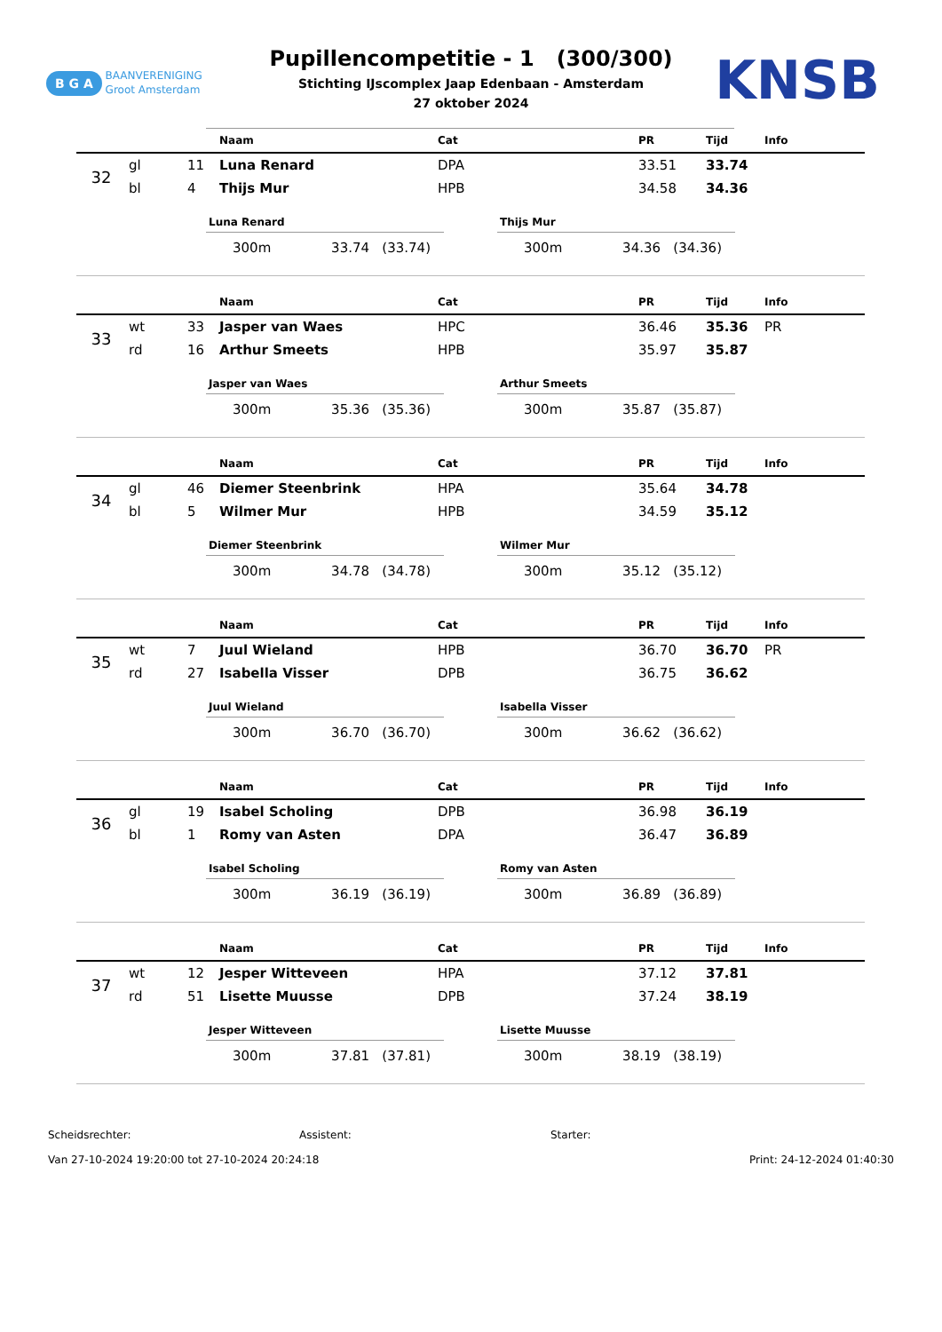B G A BAANVERENIGING
Groot Amsterdam
Pupillencompetitie - 1 (300/300)
Stichting IJscomplex Jaap Edenbaan - Amsterdam
27 oktober 2024
KNSB
| | | | Naam | Cat | PR | Tijd | Info |
| --- | --- | --- | --- | --- | --- | --- | --- |
| 32 | gl | 11 | Luna Renard | DPA | 33.51 | 33.74 | |
| | bl | 4 | Thijs Mur | HPB | 34.58 | 34.36 | |
Luna Renard
300m 33.74 (33.74)
Thijs Mur
300m 34.36 (34.36)
| | | | Naam | Cat | PR | Tijd | Info |
| --- | --- | --- | --- | --- | --- | --- | --- |
| 33 | wt | 33 | Jasper van Waes | HPC | 36.46 | 35.36 | PR |
| | rd | 16 | Arthur Smeets | HPB | 35.97 | 35.87 | |
Jasper van Waes
300m 35.36 (35.36)
Arthur Smeets
300m 35.87 (35.87)
| | | | Naam | Cat | PR | Tijd | Info |
| --- | --- | --- | --- | --- | --- | --- | --- |
| 34 | gl | 46 | Diemer Steenbrink | HPA | 35.64 | 34.78 | |
| | bl | 5 | Wilmer Mur | HPB | 34.59 | 35.12 | |
Diemer Steenbrink
300m 34.78 (34.78)
Wilmer Mur
300m 35.12 (35.12)
| | | | Naam | Cat | PR | Tijd | Info |
| --- | --- | --- | --- | --- | --- | --- | --- |
| 35 | wt | 7 | Juul Wieland | HPB | 36.70 | 36.70 | PR |
| | rd | 27 | Isabella Visser | DPB | 36.75 | 36.62 | |
Juul Wieland
300m 36.70 (36.70)
Isabella Visser
300m 36.62 (36.62)
| | | | Naam | Cat | PR | Tijd | Info |
| --- | --- | --- | --- | --- | --- | --- | --- |
| 36 | gl | 19 | Isabel Scholing | DPB | 36.98 | 36.19 | |
| | bl | 1 | Romy van Asten | DPA | 36.47 | 36.89 | |
Isabel Scholing
300m 36.19 (36.19)
Romy van Asten
300m 36.89 (36.89)
| | | | Naam | Cat | PR | Tijd | Info |
| --- | --- | --- | --- | --- | --- | --- | --- |
| 37 | wt | 12 | Jesper Witteveen | HPA | 37.12 | 37.81 | |
| | rd | 51 | Lisette Muusse | DPB | 37.24 | 38.19 | |
Jesper Witteveen
300m 37.81 (37.81)
Lisette Muusse
300m 38.19 (38.19)
Scheidsrechter: Assistent: Starter:
Van 27-10-2024 19:20:00 tot 27-10-2024 20:24:18 Print: 24-12-2024 01:40:30